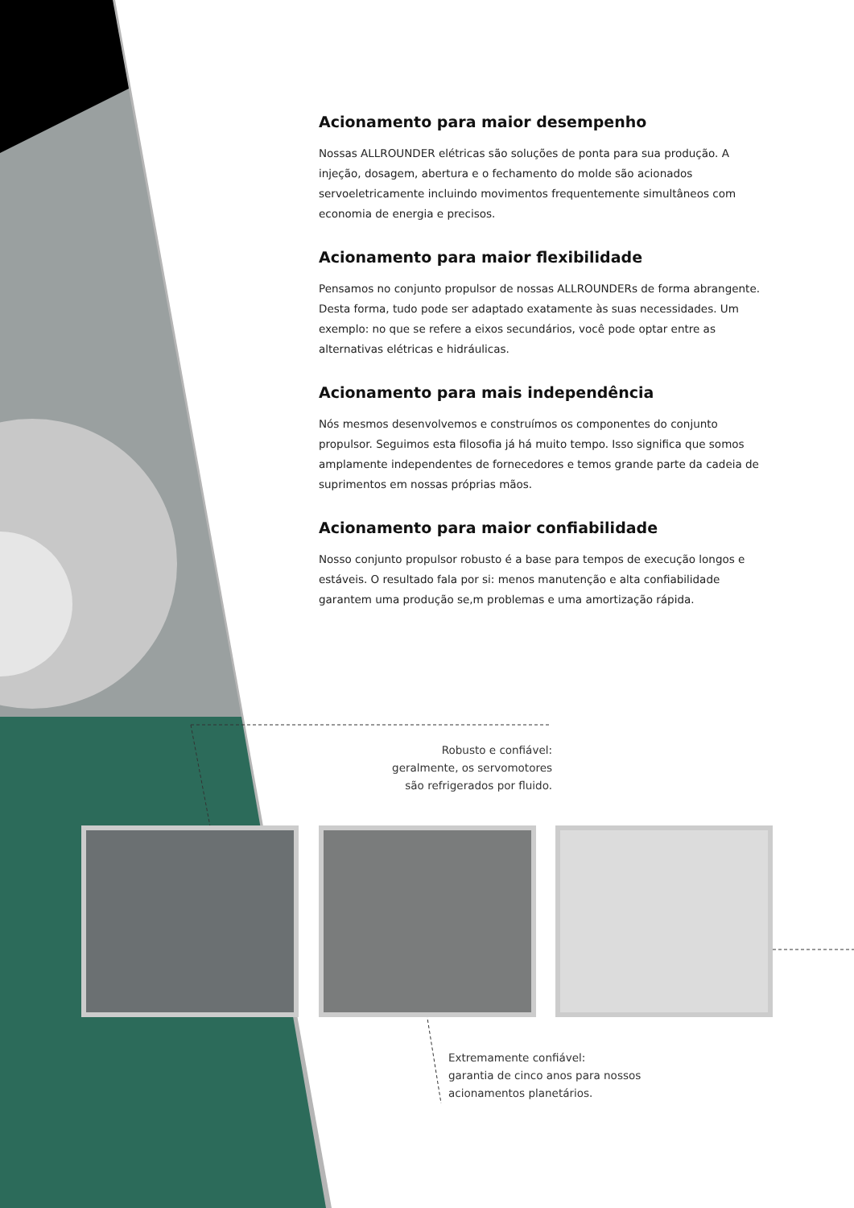Acionamento para maior desempenho
Nossas ALLROUNDER elétricas são soluções de ponta para sua produção. A injeção, dosagem, abertura e o fechamento do molde são acionados servoeletricamente incluindo movimentos frequentemente simultâneos com economia de energia e precisos.
Acionamento para maior flexibilidade
Pensamos no conjunto propulsor de nossas ALLROUNDERs de forma abrangente. Desta forma, tudo pode ser adaptado exatamente às suas necessidades. Um exemplo: no que se refere a eixos secundários, você pode optar entre as alternativas elétricas e hidráulicas.
Acionamento para mais independência
Nós mesmos desenvolvemos e construímos os componentes do conjunto propulsor. Seguimos esta filosofia já há muito tempo. Isso significa que somos amplamente independentes de fornecedores e temos grande parte da cadeia de suprimentos em nossas próprias mãos.
Acionamento para maior confiabilidade
Nosso conjunto propulsor robusto é a base para tempos de execução longos e estáveis. O resultado fala por si: menos manutenção e alta confiabilidade garantem uma produção se,m problemas e uma amortização rápida.
Robusto e confiável:
geralmente, os servomotores
são refrigerados por fluido.
Extremamente confiável:
garantia de cinco anos para nossos
acionamentos planetários.